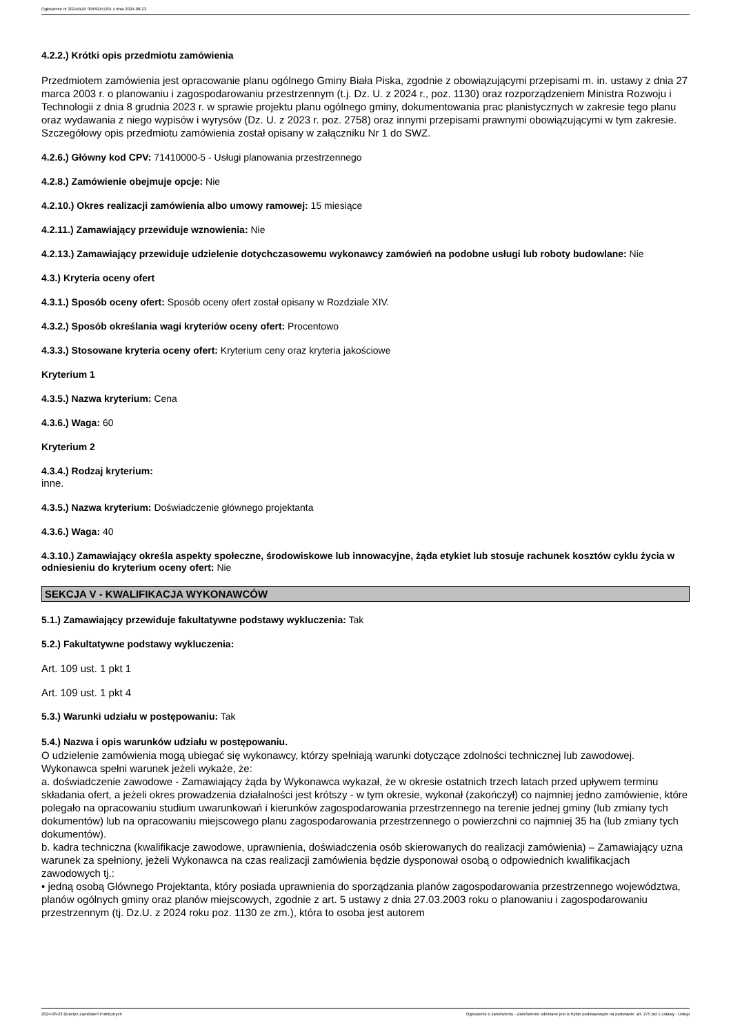Ogłoszenie nr 2024/BZP 00469151/01 z dnia 2024-08-23
4.2.2.) Krótki opis przedmiotu zamówienia
Przedmiotem zamówienia jest opracowanie planu ogólnego Gminy Biała Piska, zgodnie z obowiązującymi przepisami m. in. ustawy z dnia 27 marca 2003 r. o planowaniu i zagospodarowaniu przestrzennym (t.j. Dz. U. z 2024 r., poz. 1130) oraz rozporządzeniem Ministra Rozwoju i Technologii z dnia 8 grudnia 2023 r. w sprawie projektu planu ogólnego gminy, dokumentowania prac planistycznych w zakresie tego planu oraz wydawania z niego wypisów i wyrysów (Dz. U. z 2023 r. poz. 2758) oraz innymi przepisami prawnymi obowiązującymi w tym zakresie.
Szczegółowy opis przedmiotu zamówienia został opisany w załączniku Nr 1 do SWZ.
4.2.6.) Główny kod CPV: 71410000-5 - Usługi planowania przestrzennego
4.2.8.) Zamówienie obejmuje opcje: Nie
4.2.10.) Okres realizacji zamówienia albo umowy ramowej: 15 miesiące
4.2.11.) Zamawiający przewiduje wznowienia: Nie
4.2.13.) Zamawiający przewiduje udzielenie dotychczasowemu wykonawcy zamówień na podobne usługi lub roboty budowlane: Nie
4.3.) Kryteria oceny ofert
4.3.1.) Sposób oceny ofert: Sposób oceny ofert został opisany w Rozdziale XIV.
4.3.2.) Sposób określania wagi kryteriów oceny ofert: Procentowo
4.3.3.) Stosowane kryteria oceny ofert: Kryterium ceny oraz kryteria jakościowe
Kryterium 1
4.3.5.) Nazwa kryterium: Cena
4.3.6.) Waga: 60
Kryterium 2
4.3.4.) Rodzaj kryterium:
inne.
4.3.5.) Nazwa kryterium: Doświadczenie głównego projektanta
4.3.6.) Waga: 40
4.3.10.) Zamawiający określa aspekty społeczne, środowiskowe lub innowacyjne, żąda etykiet lub stosuje rachunek kosztów cyklu życia w odniesieniu do kryterium oceny ofert: Nie
SEKCJA V - KWALIFIKACJA WYKONAWCÓW
5.1.) Zamawiający przewiduje fakultatywne podstawy wykluczenia: Tak
5.2.) Fakultatywne podstawy wykluczenia:
Art. 109 ust. 1 pkt 1
Art. 109 ust. 1 pkt 4
5.3.) Warunki udziału w postępowaniu: Tak
5.4.) Nazwa i opis warunków udziału w postępowaniu.
O udzielenie zamówienia mogą ubiegać się wykonawcy, którzy spełniają warunki dotyczące zdolności technicznej lub zawodowej.
Wykonawca spełni warunek jeżeli wykaże, że:
a. doświadczenie zawodowe - Zamawiający żąda by Wykonawca wykazał, że w okresie ostatnich trzech latach przed upływem terminu składania ofert, a jeżeli okres prowadzenia działalności jest krótszy - w tym okresie, wykonał (zakończył) co najmniej jedno zamówienie, które polegało na opracowaniu studium uwarunkowań i kierunków zagospodarowania przestrzennego na terenie jednej gminy (lub zmiany tych dokumentów) lub na opracowaniu miejscowego planu zagospodarowania przestrzennego o powierzchni co najmniej 35 ha (lub zmiany tych dokumentów).
b. kadra techniczna (kwalifikacje zawodowe, uprawnienia, doświadczenia osób skierowanych do realizacji zamówienia) – Zamawiający uzna warunek za spełniony, jeżeli Wykonawca na czas realizacji zamówienia będzie dysponował osobą o odpowiednich kwalifikacjach zawodowych tj.:
• jedną osobą Głównego Projektanta, który posiada uprawnienia do sporządzania planów zagospodarowania przestrzennego województwa, planów ogólnych gminy oraz planów miejscowych, zgodnie z art. 5 ustawy z dnia 27.03.2003 roku o planowaniu i zagospodarowaniu przestrzennym (tj. Dz.U. z 2024 roku poz. 1130 ze zm.), która to osoba jest autorem
2024-08-23 Biuletyn Zamówień Publicznych Ogłoszenie o zamówieniu - Zamówienie udzielane jest w trybie podstawowym na podstawie: art. 275 pkt 1 ustawy - Usługi